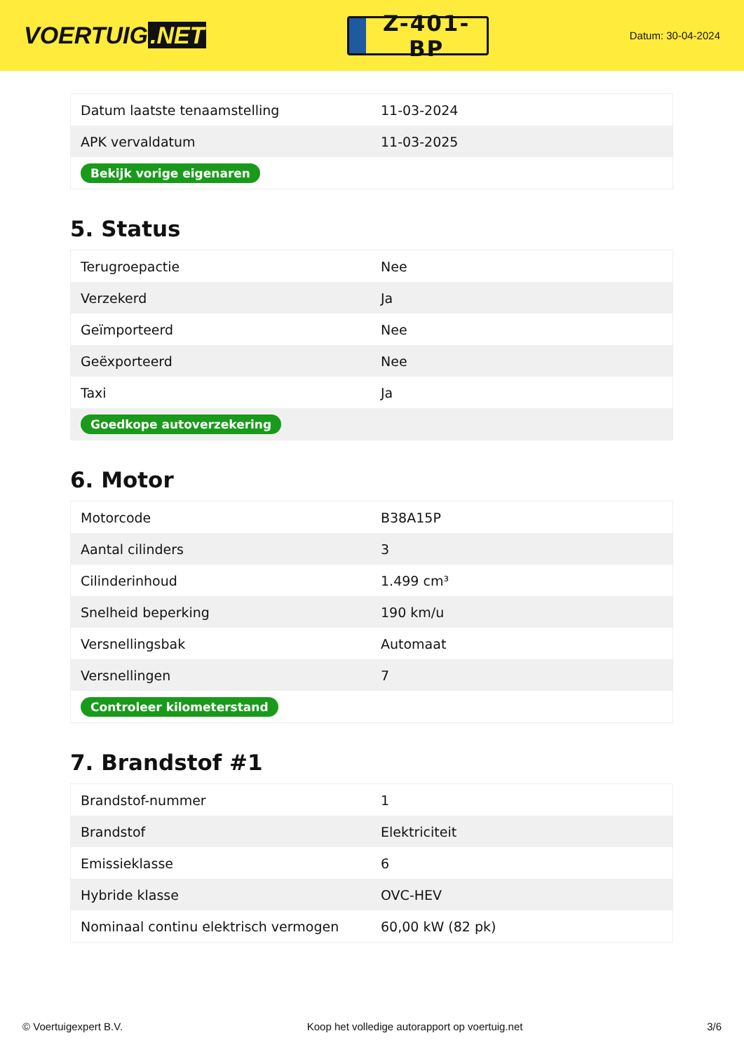VOERTUIG.NET
Z-401-BP
Datum: 30-04-2024
| Datum laatste tenaamstelling | 11-03-2024 |
| APK vervaldatum | 11-03-2025 |
| Bekijk vorige eigenaren | |
5. Status
| Terugroepactie | Nee |
| Verzekerd | Ja |
| Geïmporteerd | Nee |
| Geëxporteerd | Nee |
| Taxi | Ja |
| Goedkope autoverzekering | |
6. Motor
| Motorcode | B38A15P |
| Aantal cilinders | 3 |
| Cilinderinhoud | 1.499 cm³ |
| Snelheid beperking | 190 km/u |
| Versnellingsbak | Automaat |
| Versnellingen | 7 |
| Controleer kilometerstand | |
7. Brandstof #1
| Brandstof-nummer | 1 |
| Brandstof | Elektriciteit |
| Emissieklasse | 6 |
| Hybride klasse | OVC-HEV |
| Nominaal continu elektrisch vermogen | 60,00 kW (82 pk) |
© Voertuigexpert B.V. Koop het volledige autorapport op voertuig.net 3/6